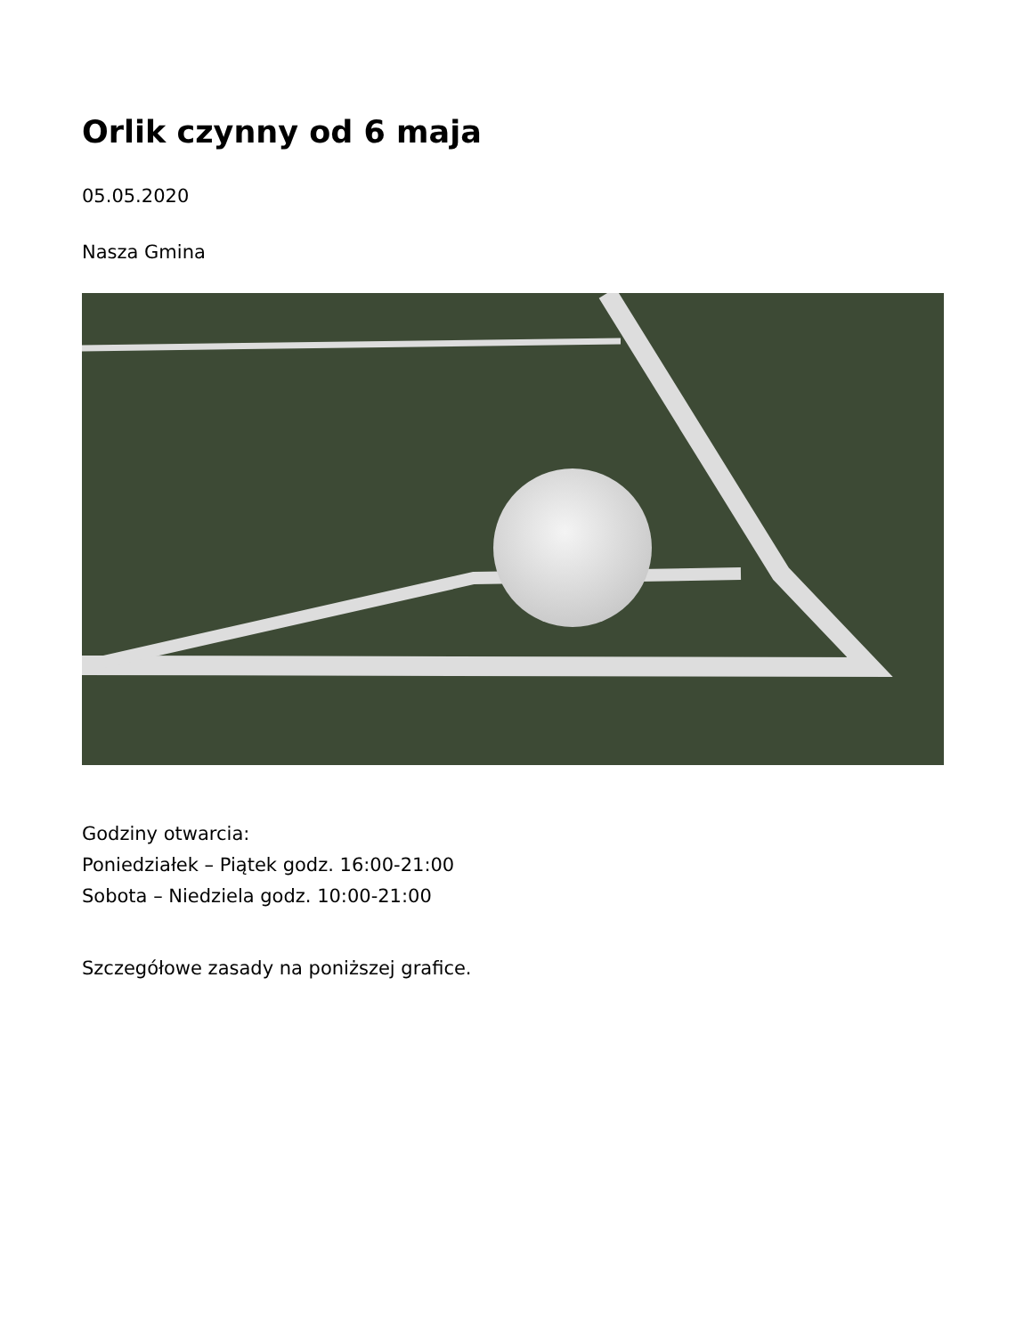Orlik czynny od 6 maja
05.05.2020
Nasza Gmina
Godziny otwarcia:
Poniedziałek – Piątek godz. 16:00-21:00
Sobota – Niedziela godz. 10:00-21:00
Szczegółowe zasady na poniższej grafice.